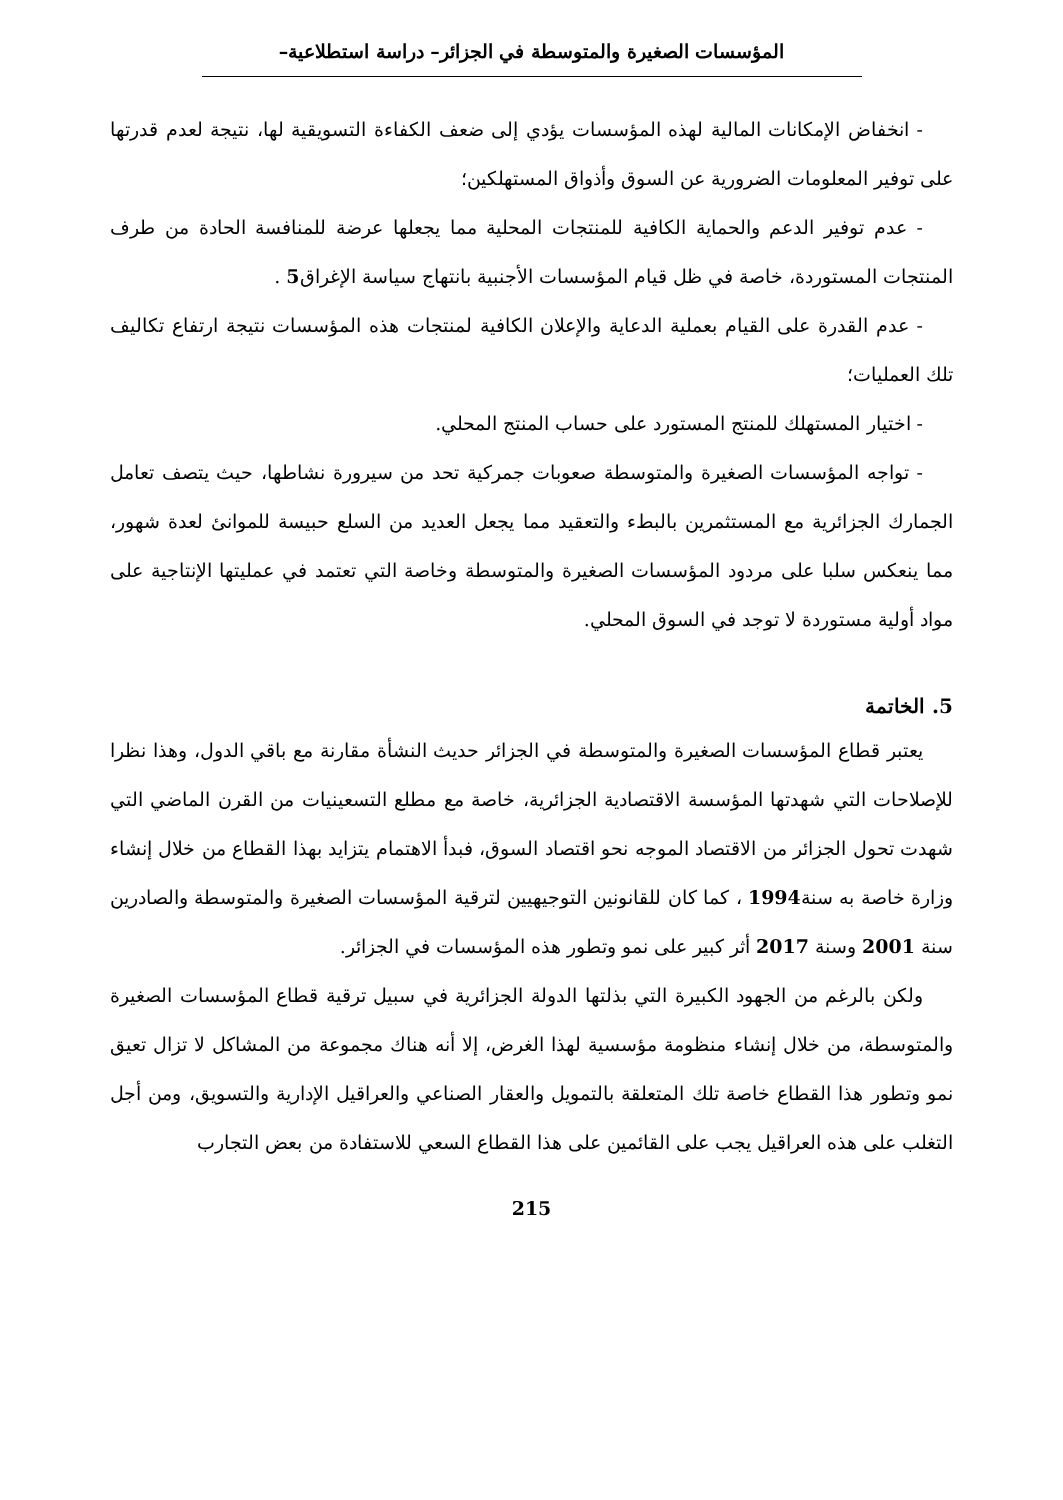المؤسسات الصغيرة والمتوسطة في الجزائر– دراسة استطلاعية–
- انخفاض الإمكانات المالية لهذه المؤسسات يؤدي إلى ضعف الكفاءة التسويقية لها، نتيجة لعدم قدرتها على توفير المعلومات الضرورية عن السوق وأذواق المستهلكين؛
- عدم توفير الدعم والحماية الكافية للمنتجات المحلية مما يجعلها عرضة للمنافسة الحادة من طرف المنتجات المستوردة، خاصة في ظل قيام المؤسسات الأجنبية بانتهاج سياسة الإغراق5 .
- عدم القدرة على القيام بعملية الدعاية والإعلان الكافية لمنتجات هذه المؤسسات نتيجة ارتفاع تكاليف تلك العمليات؛
- اختيار المستهلك للمنتج المستورد على حساب المنتج المحلي.
- تواجه المؤسسات الصغيرة والمتوسطة صعوبات جمركية تحد من سيرورة نشاطها، حيث يتصف تعامل الجمارك الجزائرية مع المستثمرين بالبطء والتعقيد مما يجعل العديد من السلع حبيسة للموانئ لعدة شهور، مما ينعكس سلبا على مردود المؤسسات الصغيرة والمتوسطة وخاصة التي تعتمد في عمليتها الإنتاجية على مواد أولية مستوردة لا توجد في السوق المحلي.
5. الخاتمة
يعتبر قطاع المؤسسات الصغيرة والمتوسطة في الجزائر حديث النشأة مقارنة مع باقي الدول، وهذا نظرا للإصلاحات التي شهدتها المؤسسة الاقتصادية الجزائرية، خاصة مع مطلع التسعينيات من القرن الماضي التي شهدت تحول الجزائر من الاقتصاد الموجه نحو اقتصاد السوق، فبدأ الاهتمام يتزايد بهذا القطاع من خلال إنشاء وزارة خاصة به سنة1994 ، كما كان للقانونين التوجيهيين لترقية المؤسسات الصغيرة والمتوسطة والصادرين سنة 2001 وسنة 2017 أثر كبير على نمو وتطور هذه المؤسسات في الجزائر.
ولكن بالرغم من الجهود الكبيرة التي بذلتها الدولة الجزائرية في سبيل ترقية قطاع المؤسسات الصغيرة والمتوسطة، من خلال إنشاء منظومة مؤسسية لهذا الغرض، إلا أنه هناك مجموعة من المشاكل لا تزال تعيق نمو وتطور هذا القطاع خاصة تلك المتعلقة بالتمويل والعقار الصناعي والعراقيل الإدارية والتسويق، ومن أجل التغلب على هذه العراقيل يجب على القائمين على هذا القطاع السعي للاستفادة من بعض التجارب
215